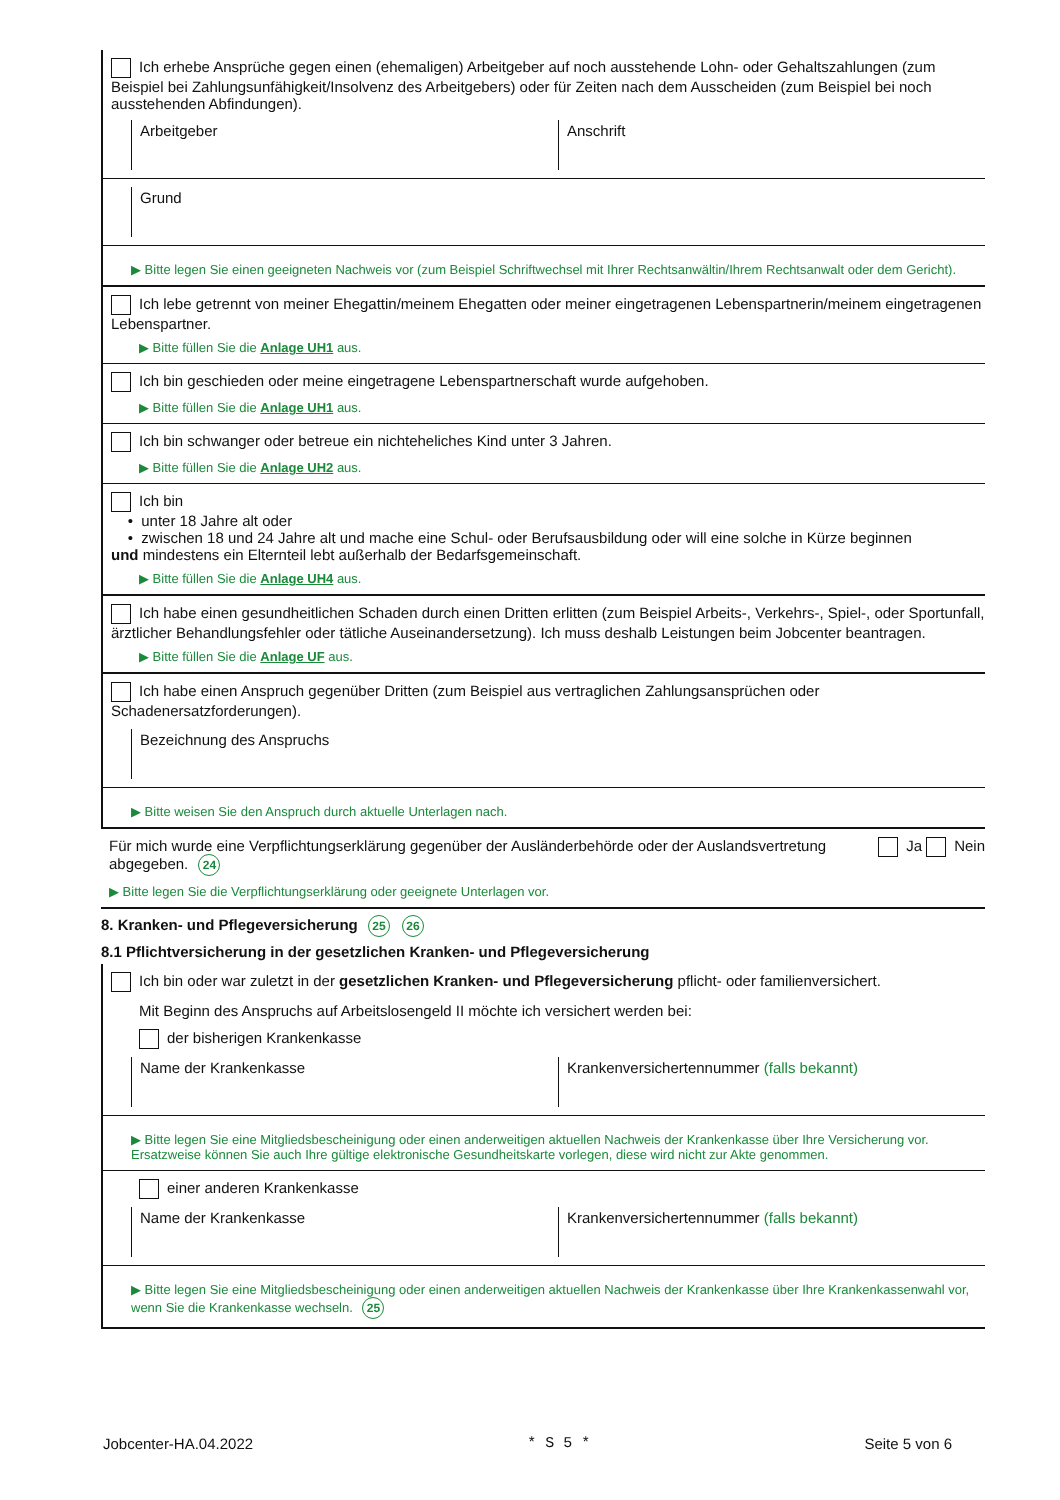Ich erhebe Ansprüche gegen einen (ehemaligen) Arbeitgeber auf noch ausstehende Lohn- oder Gehaltszahlungen (zum Beispiel bei Zahlungsunfähigkeit/Insolvenz des Arbeitgebers) oder für Zeiten nach dem Ausscheiden (zum Beispiel bei noch ausstehenden Abfindungen).
Arbeitgeber Anschrift
Grund
▶ Bitte legen Sie einen geeigneten Nachweis vor (zum Beispiel Schriftwechsel mit Ihrer Rechtsanwältin/Ihrem Rechtsanwalt oder dem Gericht).
Ich lebe getrennt von meiner Ehegattin/meinem Ehegatten oder meiner eingetragenen Lebenspartnerin/meinem eingetragenen Lebenspartner.
▶ Bitte füllen Sie die Anlage UH1 aus.
Ich bin geschieden oder meine eingetragene Lebenspartnerschaft wurde aufgehoben.
▶ Bitte füllen Sie die Anlage UH1 aus.
Ich bin schwanger oder betreue ein nichteheliches Kind unter 3 Jahren.
▶ Bitte füllen Sie die Anlage UH2 aus.
Ich bin
• unter 18 Jahre alt oder
• zwischen 18 und 24 Jahre alt und mache eine Schul- oder Berufsausbildung oder will eine solche in Kürze beginnen
und mindestens ein Elternteil lebt außerhalb der Bedarfsgemeinschaft.
▶ Bitte füllen Sie die Anlage UH4 aus.
Ich habe einen gesundheitlichen Schaden durch einen Dritten erlitten (zum Beispiel Arbeits-, Verkehrs-, Spiel-, oder Sportunfall, ärztlicher Behandlungsfehler oder tätliche Auseinandersetzung). Ich muss deshalb Leistungen beim Jobcenter beantragen.
▶ Bitte füllen Sie die Anlage UF aus.
Ich habe einen Anspruch gegenüber Dritten (zum Beispiel aus vertraglichen Zahlungsansprüchen oder Schadenersatzforderungen).
Bezeichnung des Anspruchs
▶ Bitte weisen Sie den Anspruch durch aktuelle Unterlagen nach.
Für mich wurde eine Verpflichtungserklärung gegenüber der Ausländerbehörde oder der Auslandsvertretung abgegeben. 24
Ja Nein
▶ Bitte legen Sie die Verpflichtungserklärung oder geeignete Unterlagen vor.
8. Kranken- und Pflegeversicherung 25 26
8.1 Pflichtversicherung in der gesetzlichen Kranken- und Pflegeversicherung
Ich bin oder war zuletzt in der gesetzlichen Kranken- und Pflegeversicherung pflicht- oder familienversichert.
Mit Beginn des Anspruchs auf Arbeitslosengeld II möchte ich versichert werden bei:
der bisherigen Krankenkasse
Name der Krankenkasse Krankenversichertennummer (falls bekannt)
▶ Bitte legen Sie eine Mitgliedsbescheinigung oder einen anderweitigen aktuellen Nachweis der Krankenkasse über Ihre Versicherung vor. Ersatzweise können Sie auch Ihre gültige elektronische Gesundheitskarte vorlegen, diese wird nicht zur Akte genommen.
einer anderen Krankenkasse
Name der Krankenkasse Krankenversichertennummer (falls bekannt)
▶ Bitte legen Sie eine Mitgliedsbescheinigung oder einen anderweitigen aktuellen Nachweis der Krankenkasse über Ihre Krankenkassenwahl vor, wenn Sie die Krankenkasse wechseln. 25
Jobcenter-HA.04.2022 * S 5 * Seite 5 von 6